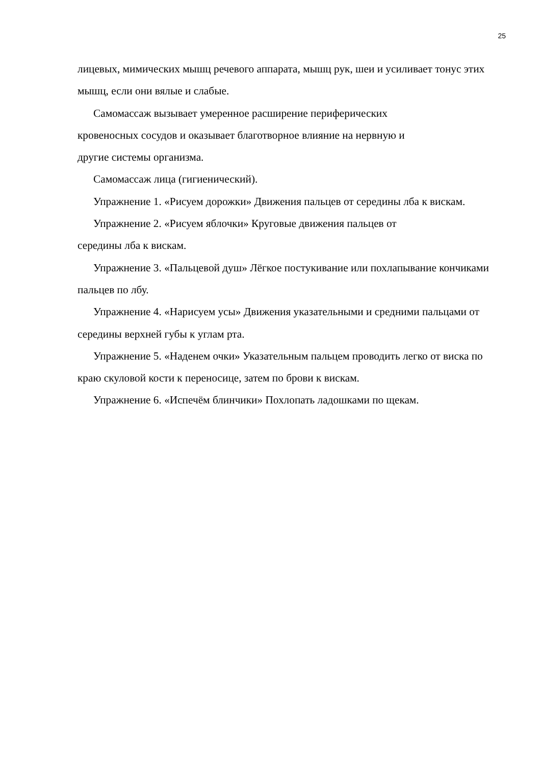25
лицевых, мимических мышц речевого аппарата, мышц рук, шеи и усиливает тонус этих мышц, если они вялые и слабые.
Самомассаж вызывает умеренное расширение периферических
кровеносных сосудов и оказывает благотворное влияние на нервную и
другие системы организма.
Самомассаж лица (гигиенический).
Упражнение 1. «Рисуем дорожки» Движения пальцев от середины лба к вискам.
Упражнение 2. «Рисуем яблочки» Круговые движения пальцев от
середины лба к вискам.
Упражнение 3. «Пальцевой душ» Лёгкое постукивание или похлапывание кончиками пальцев по лбу.
Упражнение 4. «Нарисуем усы» Движения указательными и средними пальцами от середины верхней губы к углам рта.
Упражнение 5. «Наденем очки» Указательным пальцем проводить легко от виска по краю скуловой кости к переносице, затем по брови к вискам.
Упражнение 6. «Испечём блинчики» Похлопать ладошками по щекам.